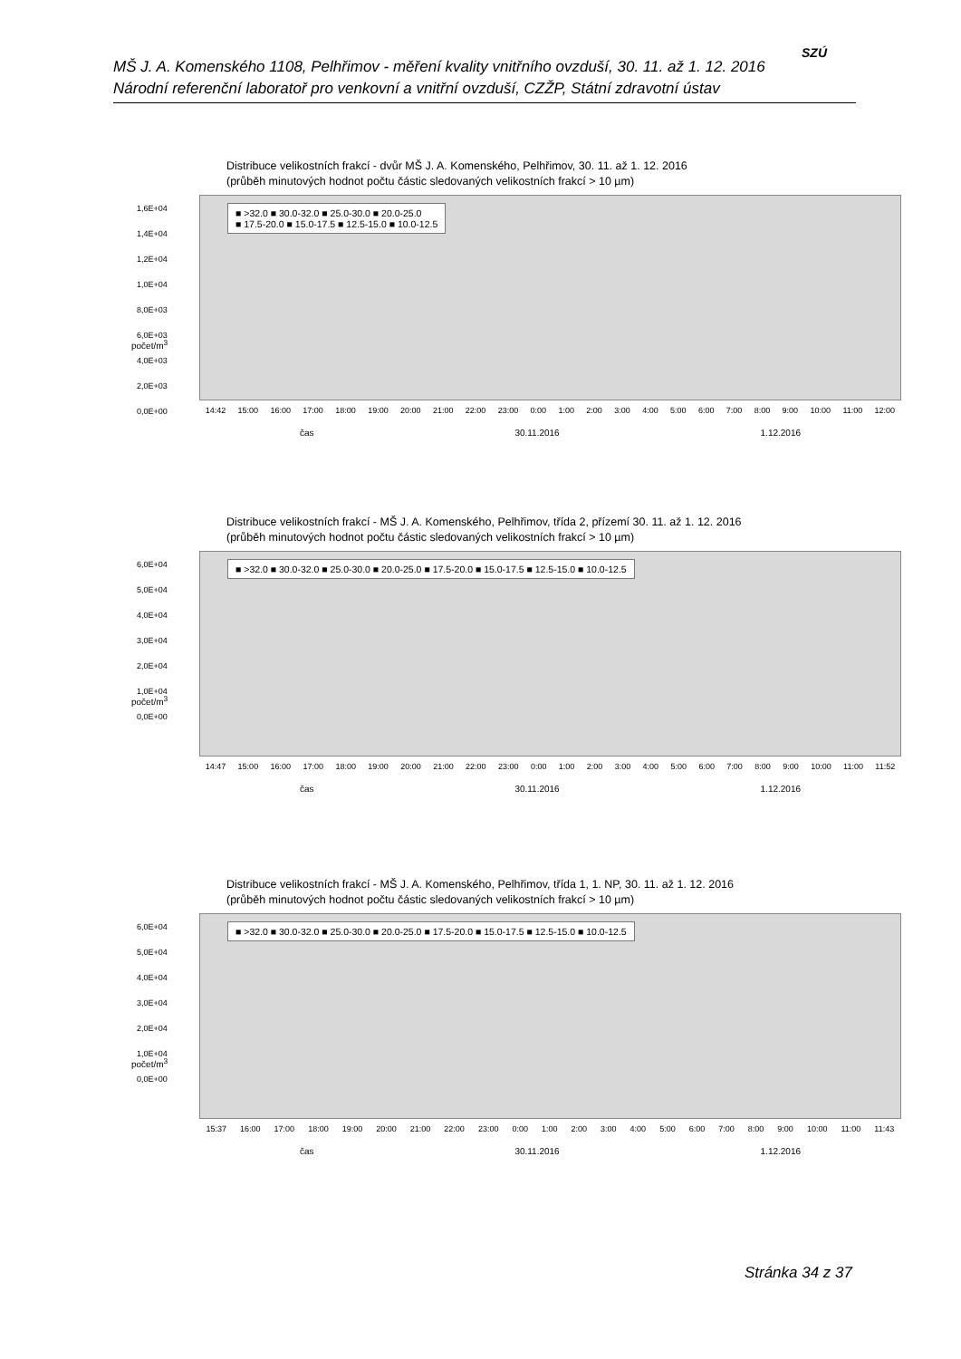MŠ J. A. Komenského 1108, Pelhřimov - měření kvality vnitřního ovzduší, 30. 11. až 1. 12. 2016
Národní referenční laboratoř pro venkovní a vnitřní ovzduší, CZŽP, Státní zdravotní ústav
SZÚ
Distribuce velikostních frakcí - dvůr MŠ J. A. Komenského, Pelhřimov, 30. 11. až 1. 12. 2016
(průběh minutových hodnot počtu částic sledovaných velikostních frakcí > 10 µm)
1,6E+04
1,4E+04
1,2E+04
1,0E+04
8,0E+03
6,0E+03
4,0E+03
2,0E+03
0,0E+00
■ >32.0 ■ 30.0-32.0 ■ 25.0-30.0 ■ 20.0-25.0
■ 17.5-20.0 ■ 15.0-17.5 ■ 12.5-15.0 ■ 10.0-12.5
14:42 15:00 16:00 17:00 18:00 19:00 20:00 21:00 22:00 23:00 0:00 1:00 2:00 3:00 4:00 5:00 6:00 7:00 8:00 9:00 10:00 11:00 12:00
čas 30.11.2016 1.12.2016
počet/m<sup>3</sup>
Distribuce velikostních frakcí - MŠ J. A. Komenského, Pelhřimov, třída 2, přízemí 30. 11. až 1. 12. 2016
(průběh minutových hodnot počtu částic sledovaných velikostních frakcí > 10 µm)
6,0E+04
5,0E+04
4,0E+04
3,0E+04
2,0E+04
1,0E+04
0,0E+00
■ >32.0 ■ 30.0-32.0 ■ 25.0-30.0 ■ 20.0-25.0 ■ 17.5-20.0 ■ 15.0-17.5 ■ 12.5-15.0 ■ 10.0-12.5
14:47 15:00 16:00 17:00 18:00 19:00 20:00 21:00 22:00 23:00 0:00 1:00 2:00 3:00 4:00 5:00 6:00 7:00 8:00 9:00 10:00 11:00 11:52
čas 30.11.2016 1.12.2016
počet/m<sup>3</sup>
Distribuce velikostních frakcí - MŠ J. A. Komenského, Pelhřimov, třída 1, 1. NP, 30. 11. až 1. 12. 2016
(průběh minutových hodnot počtu částic sledovaných velikostních frakcí > 10 µm)
6,0E+04
5,0E+04
4,0E+04
3,0E+04
2,0E+04
1,0E+04
0,0E+00
■ >32.0 ■ 30.0-32.0 ■ 25.0-30.0 ■ 20.0-25.0 ■ 17.5-20.0 ■ 15.0-17.5 ■ 12.5-15.0 ■ 10.0-12.5
15:37 16:00 17:00 18:00 19:00 20:00 21:00 22:00 23:00 0:00 1:00 2:00 3:00 4:00 5:00 6:00 7:00 8:00 9:00 10:00 11:00 11:43
čas 30.11.2016 1.12.2016
počet/m<sup>3</sup>
Stránka 34 z 37